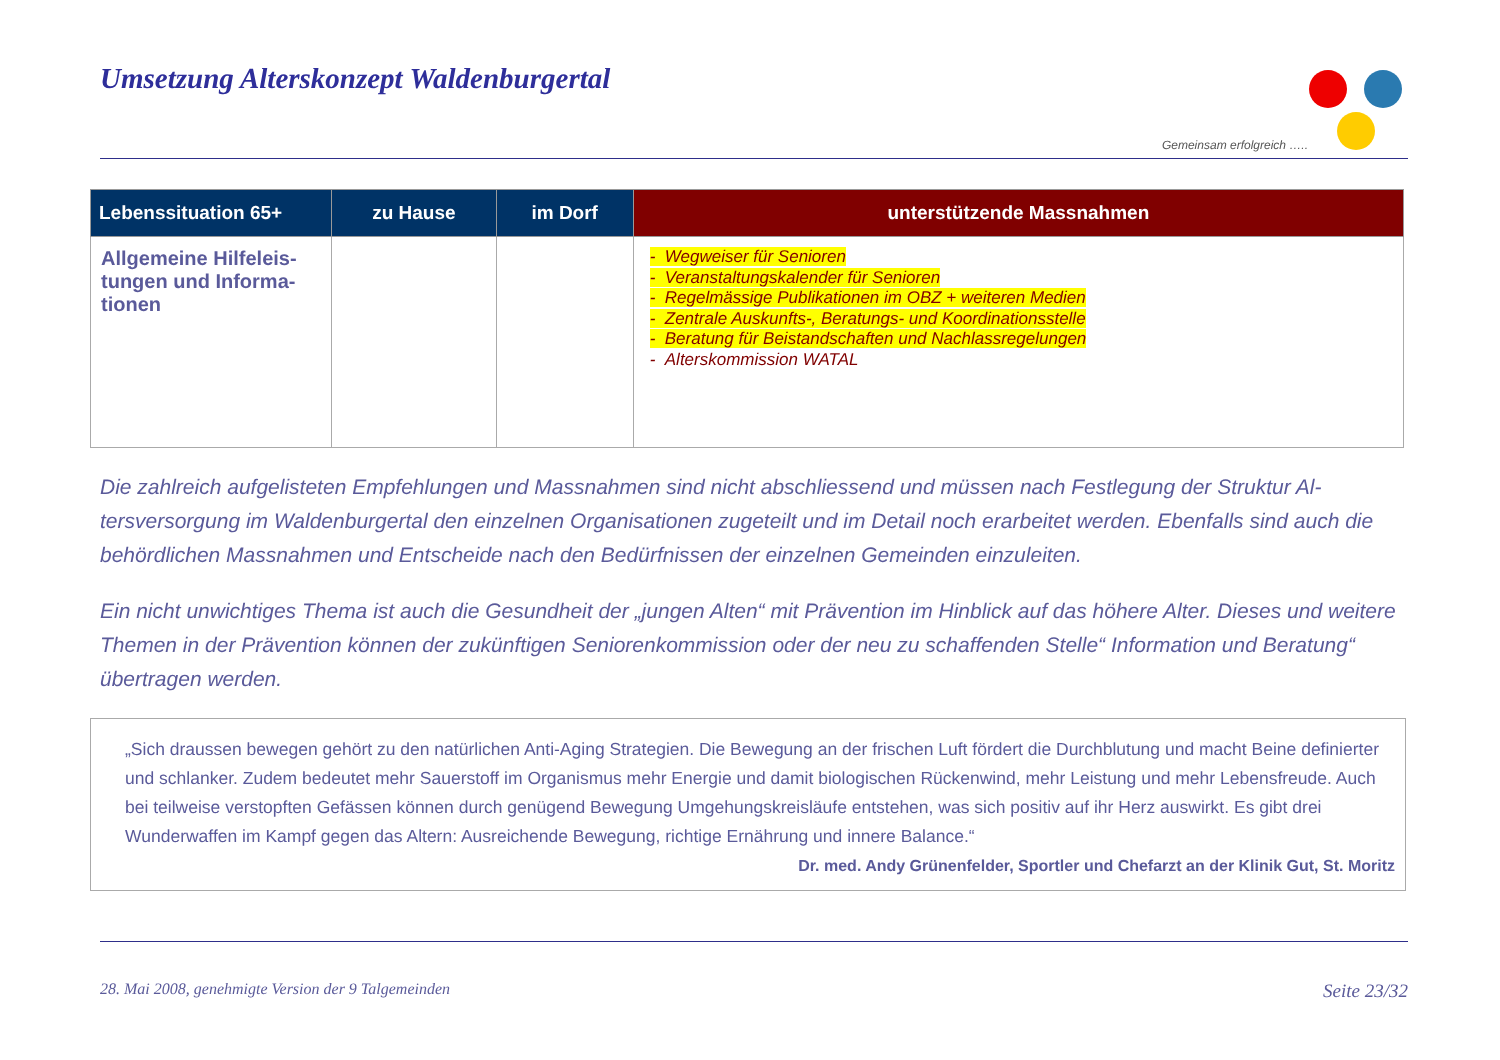Umsetzung Alterskonzept Waldenburgertal
Gemeinsam erfolgreich …..
| Lebenssituation 65+ | zu Hause | im Dorf | unterstützende Massnahmen |
| --- | --- | --- | --- |
| Allgemeine Hilfeleis-tungen und Informa-tionen | | | - Wegweiser für Senioren - Veranstaltungskalender für Senioren - Regelmässige Publikationen im OBZ + weiteren Medien - Zentrale Auskunfts-, Beratungs- und Koordinationsstelle - Beratung für Beistandschaften und Nachlassregelungen - Alterskommission WATAL |
Die zahlreich aufgelisteten Empfehlungen und Massnahmen sind nicht abschliessend und müssen nach Festlegung der Struktur Al-tersversorgung im Waldenburgertal den einzelnen Organisationen zugeteilt und im Detail noch erarbeitet werden. Ebenfalls sind auch die behördlichen Massnahmen und Entscheide nach den Bedürfnissen der einzelnen Gemeinden einzuleiten.
Ein nicht unwichtiges Thema ist auch die Gesundheit der „jungen Alten“ mit Prävention im Hinblick auf das höhere Alter. Dieses und weitere Themen in der Prävention können der zukünftigen Seniorenkommission oder der neu zu schaffenden Stelle“ Information und Beratung“ übertragen werden.
„Sich draussen bewegen gehört zu den natürlichen Anti-Aging Strategien. Die Bewegung an der frischen Luft fördert die Durchblutung und macht Beine definierter und schlanker. Zudem bedeutet mehr Sauerstoff im Organismus mehr Energie und damit biologischen Rückenwind, mehr Leistung und mehr Lebensfreude. Auch bei teilweise verstopften Gefässen können durch genügend Bewegung Umgehungskreisläufe entstehen, was sich positiv auf ihr Herz auswirkt. Es gibt drei Wunderwaffen im Kampf gegen das Altern: Ausreichende Bewegung, richtige Ernährung und innere Balance.“
Dr. med. Andy Grünenfelder, Sportler und Chefarzt an der Klinik Gut, St. Moritz
28. Mai 2008, genehmigte Version der 9 Talgemeinden Seite 23/32